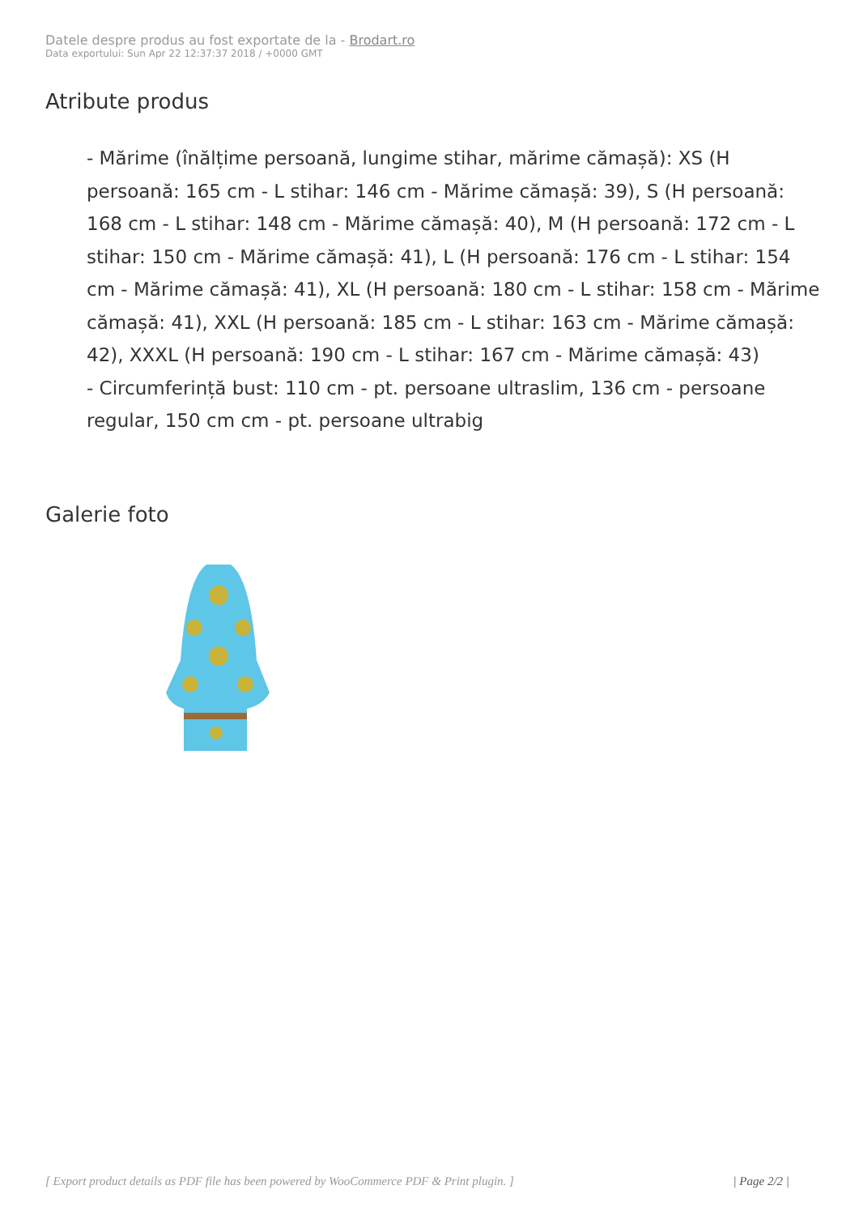Datele despre produs au fost exportate de la - Brodart.ro
Data exportului: Sun Apr 22 12:37:37 2018 / +0000 GMT
Atribute produs
- Mărime (înălțime persoană, lungime stihar, mărime cămașă): XS (H persoană: 165 cm - L stihar: 146 cm - Mărime cămașă: 39), S (H persoană: 168 cm - L stihar: 148 cm - Mărime cămașă: 40), M (H persoană: 172 cm - L stihar: 150 cm - Mărime cămașă: 41), L (H persoană: 176 cm - L stihar: 154 cm - Mărime cămașă: 41), XL (H persoană: 180 cm - L stihar: 158 cm - Mărime cămașă: 41), XXL (H persoană: 185 cm - L stihar: 163 cm - Mărime cămașă: 42), XXXL (H persoană: 190 cm - L stihar: 167 cm - Mărime cămașă: 43)
- Circumferință bust: 110 cm - pt. persoane ultraslim, 136 cm - persoane regular, 150 cm cm - pt. persoane ultrabig
Galerie foto
[ Export product details as PDF file has been powered by WooCommerce PDF & Print plugin. ] | Page 2/2 |